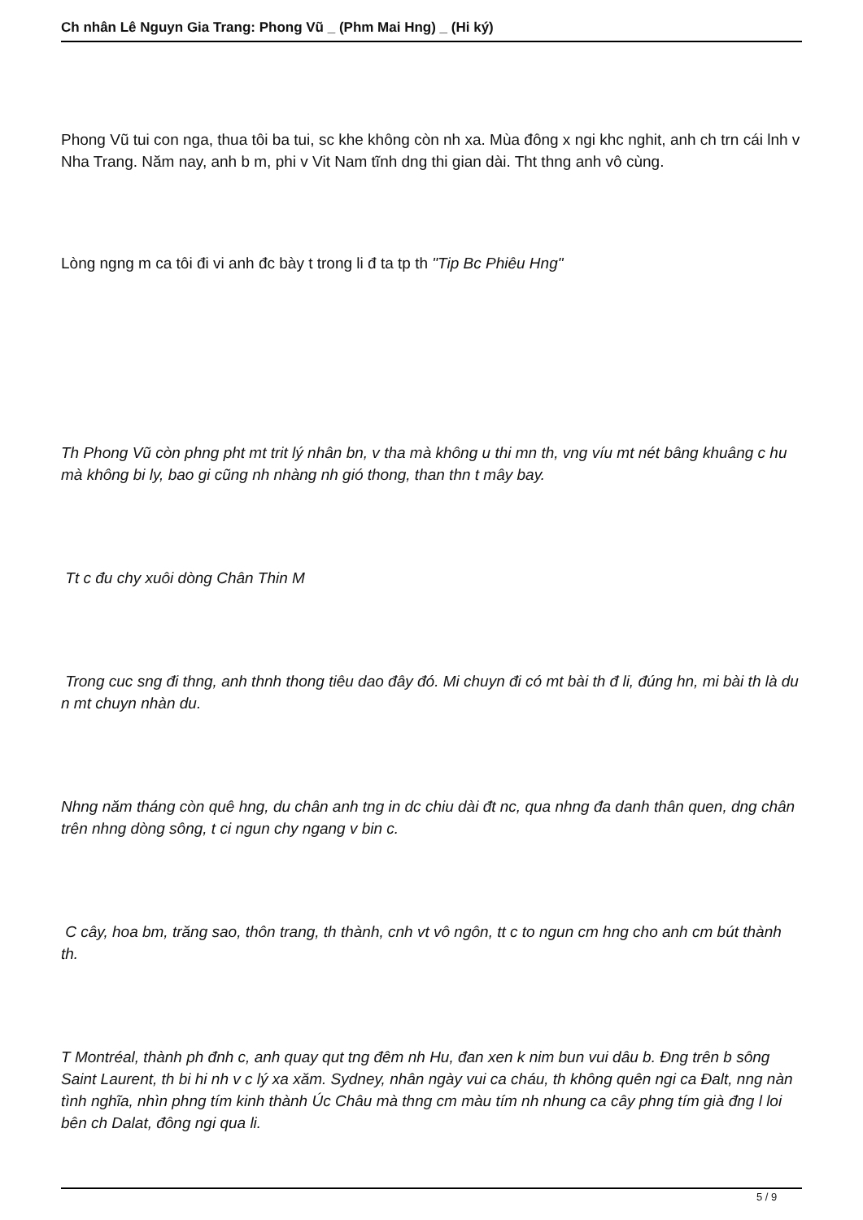Ch nhân Lê Nguyn Gia Trang: Phong Vũ _ (Phm Mai Hng) _ (Hi ký)
Phong Vũ tui con nga, thua tôi ba tui, sc khe không còn nh xa. Mùa đông x ngi khc nghit, anh ch trn cái lnh v Nha Trang. Năm nay, anh b m, phi v Vit Nam tĩnh dng thi gian dài. Tht thng anh vô cùng.
Lòng ngng m ca tôi đi vi anh đc bày t trong li đ ta tp th "Tip Bc Phiêu Hng"
Th Phong Vũ còn phng pht mt trit lý nhân bn, v tha mà không u thi mn th, vng víu mt nét bâng khuâng c hu mà không bi ly, bao gi cũng nh nhàng nh gió thong, than thn t mây bay.
Tt c đu chy xuôi dòng Chân Thin M
Trong cuc sng đi thng, anh thnh thong tiêu dao đây đó. Mi chuyn đi có mt bài th đ li, đúng hn, mi bài th là du n mt chuyn nhàn du.
Nhng năm tháng còn quê hng, du chân anh tng in dc chiu dài đt nc, qua nhng đa danh thân quen, dng chân trên nhng dòng sông, t ci ngun chy ngang v bin c.
C cây, hoa bm, trăng sao, thôn trang, th thành, cnh vt vô ngôn, tt c to ngun cm hng cho anh cm bút thành th.
T Montréal, thành ph đnh c, anh quay qut tng đêm nh Hu, đan xen k nim bun vui dâu b. Đng trên b sông Saint Laurent, th bi hi nh v c lý xa xăm. Sydney, nhân ngày vui ca cháu, th không quên ngi ca Đalt, nng nàn tình nghĩa, nhìn phng tím kinh thành Úc Châu mà thng cm màu tím nh nhung ca cây phng tím già đng l loi bên ch Dalat, đông ngi qua li.
5 / 9